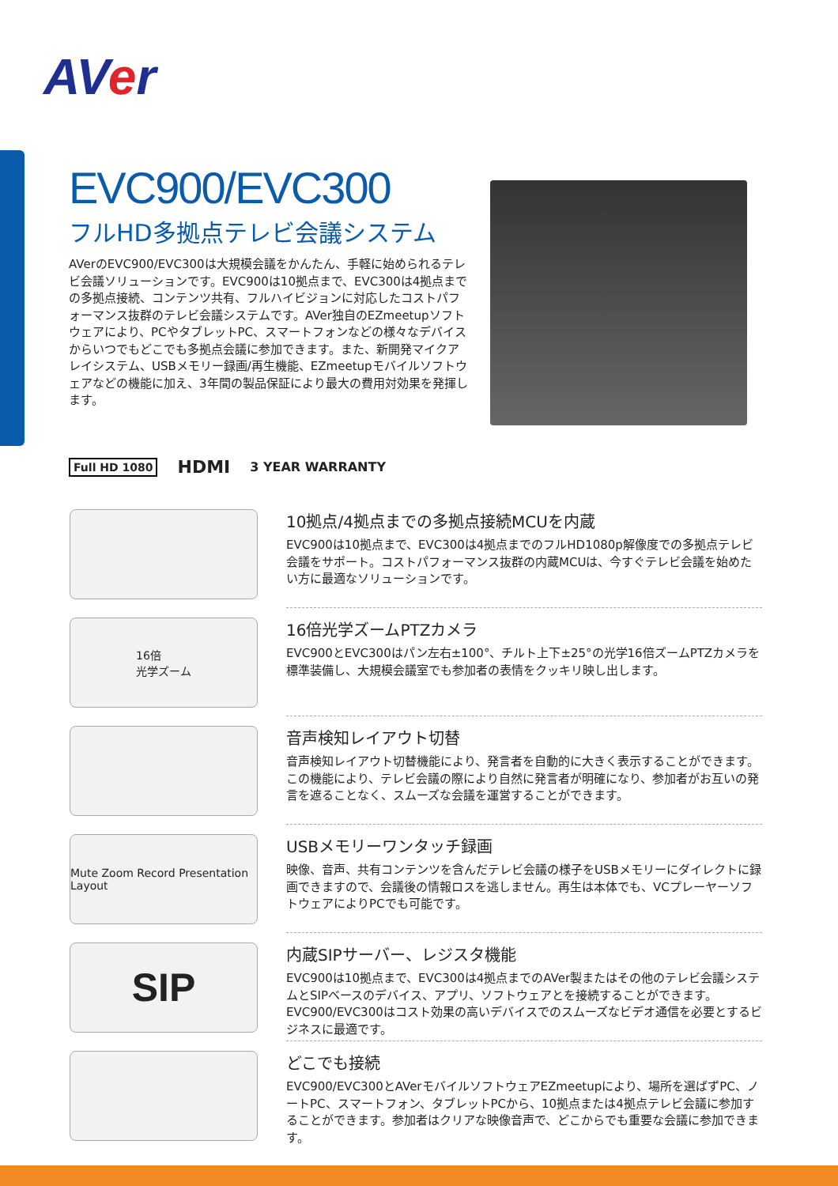AVer
EVC900/EVC300
フルHD多拠点テレビ会議システム
AVerのEVC900/EVC300は大規模会議をかんたん、手軽に始められるテレビ会議ソリューションです。EVC900は10拠点まで、EVC300は4拠点までの多拠点接続、コンテンツ共有、フルハイビジョンに対応したコストパフォーマンス抜群のテレビ会議システムです。AVer独自のEZmeetupソフトウェアにより、PCやタブレットPC、スマートフォンなどの様々なデバイスからいつでもどこでも多拠点会議に参加できます。また、新開発マイクアレイシステム、USBメモリー録画/再生機能、EZmeetupモバイルソフトウェアなどの機能に加え、3年間の製品保証により最大の費用対効果を発揮します。
Full HD 1080
HDMI 3 YEAR WARRANTY
10拠点/4拠点までの多拠点接続MCUを内蔵
EVC900は10拠点まで、EVC300は4拠点までのフルHD1080p解像度での多拠点テレビ会議をサポート。コストパフォーマンス抜群の内蔵MCUは、今すぐテレビ会議を始めたい方に最適なソリューションです。
16倍
光学ズーム
16倍光学ズームPTZカメラ
EVC900とEVC300はパン左右±100°、チルト上下±25°の光学16倍ズームPTZカメラを標準装備し、大規模会議室でも参加者の表情をクッキリ映し出します。
音声検知レイアウト切替
音声検知レイアウト切替機能により、発言者を自動的に大きく表示することができます。この機能により、テレビ会議の際により自然に発言者が明確になり、参加者がお互いの発言を遮ることなく、スムーズな会議を運営することができます。
Mute Zoom Record Presentation Layout
USBメモリーワンタッチ録画
映像、音声、共有コンテンツを含んだテレビ会議の様子をUSBメモリーにダイレクトに録画できますので、会議後の情報ロスを逃しません。再生は本体でも、VCプレーヤーソフトウェアによりPCでも可能です。
SIP
内蔵SIPサーバー、レジスタ機能
EVC900は10拠点まで、EVC300は4拠点までのAVer製またはその他のテレビ会議システムとSIPベースのデバイス、アプリ、ソフトウェアとを接続することができます。EVC900/EVC300はコスト効果の高いデバイスでのスムーズなビデオ通信を必要とするビジネスに最適です。
どこでも接続
EVC900/EVC300とAVerモバイルソフトウェアEZmeetupにより、場所を選ばずPC、ノートPC、スマートフォン、タブレットPCから、10拠点または4拠点テレビ会議に参加することができます。参加者はクリアな映像音声で、どこからでも重要な会議に参加できます。